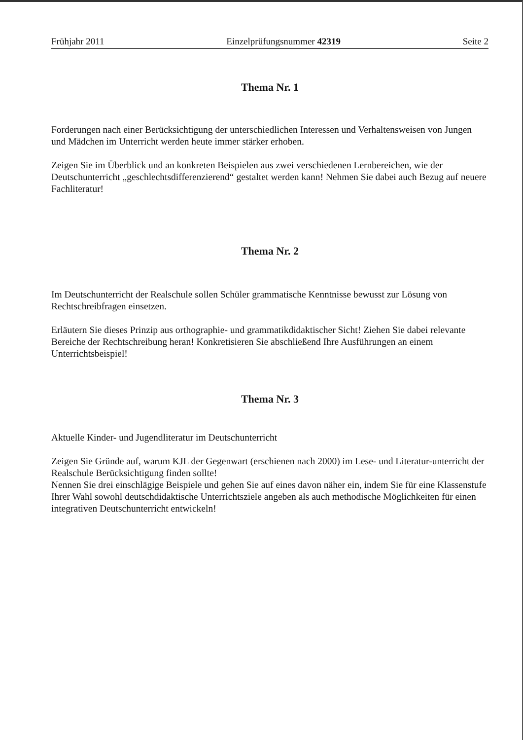Frühjahr 2011 Einzelprüfungsnummer 42319 Seite 2
Thema Nr. 1
Forderungen nach einer Berücksichtigung der unterschiedlichen Interessen und Verhaltensweisen von Jungen und Mädchen im Unterricht werden heute immer stärker erhoben.
Zeigen Sie im Überblick und an konkreten Beispielen aus zwei verschiedenen Lernbereichen, wie der Deutschunterricht „geschlechtsdifferenzierend“ gestaltet werden kann! Nehmen Sie dabei auch Bezug auf neuere Fachliteratur!
Thema Nr. 2
Im Deutschunterricht der Realschule sollen Schüler grammatische Kenntnisse bewusst zur Lösung von Rechtschreibfragen einsetzen.
Erläutern Sie dieses Prinzip aus orthographie- und grammatikdidaktischer Sicht! Ziehen Sie dabei relevante Bereiche der Rechtschreibung heran! Konkretisieren Sie abschließend Ihre Ausführungen an einem Unterrichtsbeispiel!
Thema Nr. 3
Aktuelle Kinder- und Jugendliteratur im Deutschunterricht
Zeigen Sie Gründe auf, warum KJL der Gegenwart (erschienen nach 2000) im Lese- und Literatur-unterricht der Realschule Berücksichtigung finden sollte!
Nennen Sie drei einschlägige Beispiele und gehen Sie auf eines davon näher ein, indem Sie für eine Klassenstufe Ihrer Wahl sowohl deutschdidaktische Unterrichtsziele angeben als auch methodische Möglichkeiten für einen integrativen Deutschunterricht entwickeln!